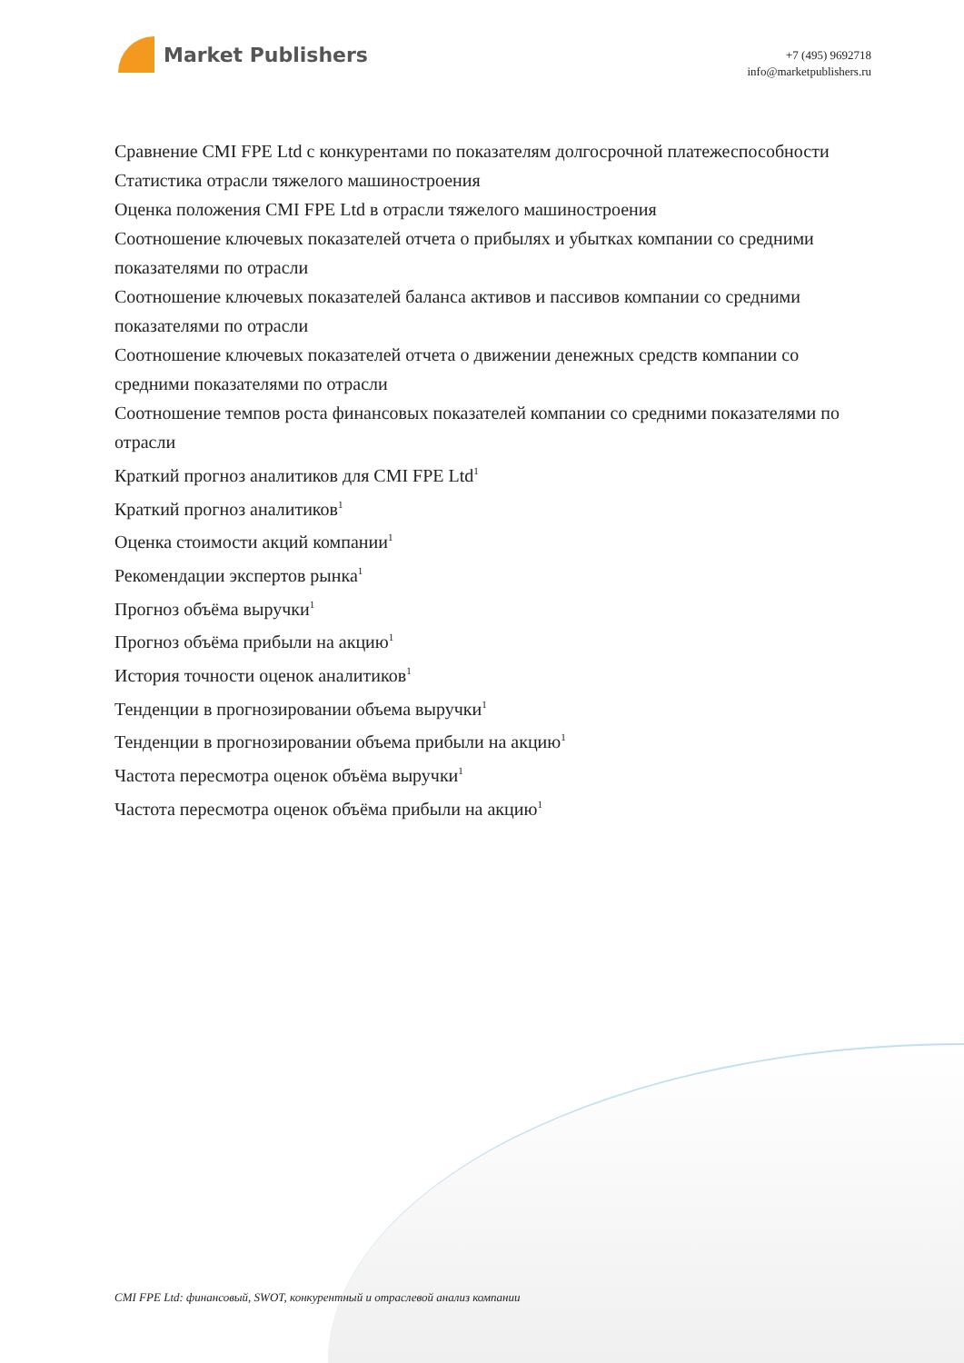Market Publishers
+7 (495) 9692718
info@marketpublishers.ru
Сравнение CMI FPE Ltd с конкурентами по показателям долгосрочной платежеспособности
Статистика отрасли тяжелого машиностроения
Оценка положения CMI FPE Ltd в отрасли тяжелого машиностроения
Соотношение ключевых показателей отчета о прибылях и убытках компании со средними показателями по отрасли
Соотношение ключевых показателей баланса активов и пассивов компании со средними показателями по отрасли
Соотношение ключевых показателей отчета о движении денежных средств компании со средними показателями по отрасли
Соотношение темпов роста финансовых показателей компании со средними показателями по отрасли
Краткий прогноз аналитиков для CMI FPE Ltd<sup>1</sup>
Краткий прогноз аналитиков<sup>1</sup>
Оценка стоимости акций компании<sup>1</sup>
Рекомендации экспертов рынка<sup>1</sup>
Прогноз объёма выручки<sup>1</sup>
Прогноз объёма прибыли на акцию<sup>1</sup>
История точности оценок аналитиков<sup>1</sup>
Тенденции в прогнозировании объема выручки<sup>1</sup>
Тенденции в прогнозировании объема прибыли на акцию<sup>1</sup>
Частота пересмотра оценок объёма выручки<sup>1</sup>
Частота пересмотра оценок объёма прибыли на акцию<sup>1</sup>
CMI FPE Ltd: финансовый, SWOT, конкурентный и отраслевой анализ компании